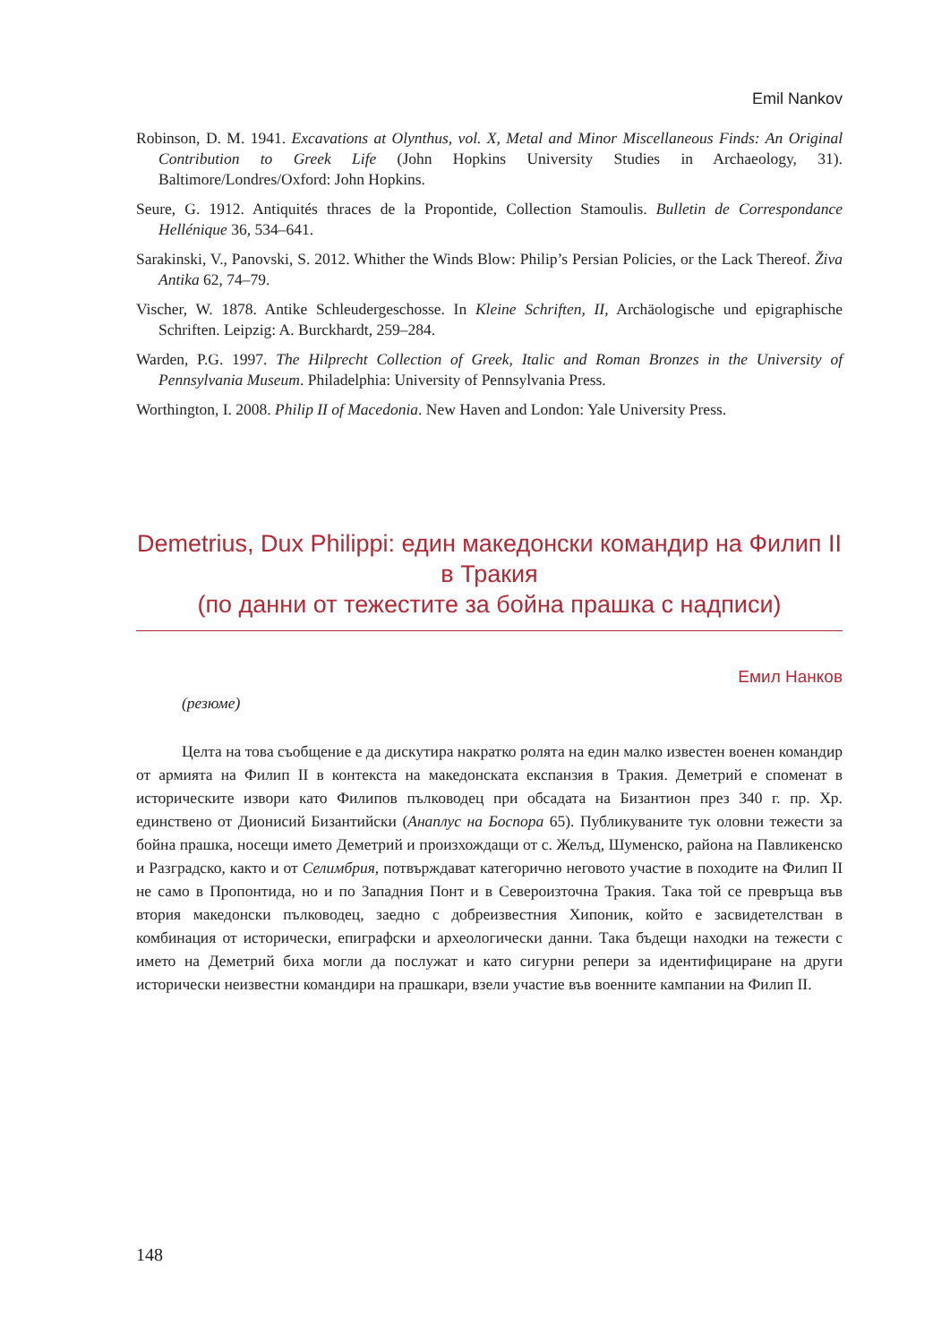Emil Nankov
Robinson, D. M. 1941. Excavations at Olynthus, vol. X, Metal and Minor Miscellaneous Finds: An Original Contribution to Greek Life (John Hopkins University Studies in Archaeology, 31). Baltimore/Londres/Oxford: John Hopkins.
Seure, G. 1912. Antiquités thraces de la Propontide, Collection Stamoulis. Bulletin de Correspondance Hellénique 36, 534–641.
Sarakinski, V., Panovski, S. 2012. Whither the Winds Blow: Philip’s Persian Policies, or the Lack Thereof. Živa Antika 62, 74–79.
Vischer, W. 1878. Antike Schleudergeschosse. In Kleine Schriften, II, Archäologische und epigraphische Schriften. Leipzig: A. Burckhardt, 259–284.
Warden, P.G. 1997. The Hilprecht Collection of Greek, Italic and Roman Bronzes in the University of Pennsylvania Museum. Philadelphia: University of Pennsylvania Press.
Worthington, I. 2008. Philip II of Macedonia. New Haven and London: Yale University Press.
Demetrius, Dux Philippi: един македонски командир на Филип II в Тракия
(по данни от тежестите за бойна прашка с надписи)
Емил Нанков
(резюме)
Целта на това съобщение е да дискутира накратко ролята на един малко известен военен командир от армията на Филип II в контекста на македонската експанзия в Тракия. Деметрий е споменат в историческите извори като Филипов пълководец при обсадата на Бизантион през 340 г. пр. Хр. единствено от Дионисий Бизантийски (Анаплус на Боспора 65). Публикуваните тук оловни тежести за бойна прашка, носещи името Деметрий и произхождащи от с. Желъд, Шуменско, района на Павликенско и Разградско, както и от Селимбрия, потвърждават категорично неговото участие в походите на Филип II не само в Пропонтида, но и по Западния Понт и в Североизточна Тракия. Така той се превръща във втория македонски пълководец, заедно с добреизвестния Хипоник, който е засвидетелстван в комбинация от исторически, епиграфски и археологически данни. Така бъдещи находки на тежести с името на Деметрий биха могли да послужат и като сигурни репери за идентифициране на други исторически неизвестни командири на прашкари, взели участие във военните кампании на Филип II.
148